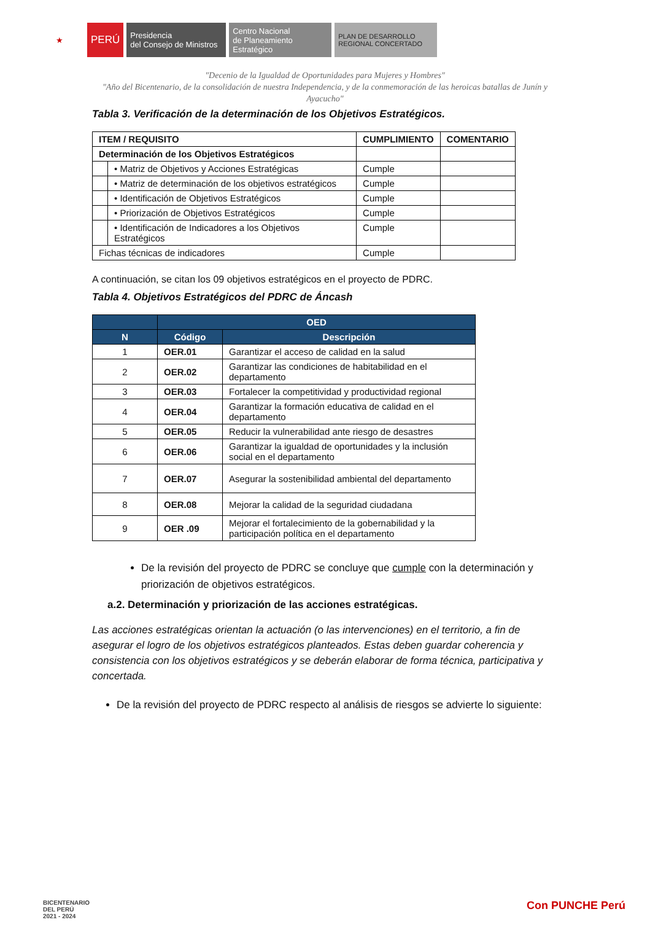★
PERÚ
Presidencia
del Consejo de Ministros
Centro Nacional
de Planeamiento Estratégico
PLAN DE DESARROLLO
REGIONAL CONCERTADO
"Decenio de la Igualdad de Oportunidades para Mujeres y Hombres"
"Año del Bicentenario, de la consolidación de nuestra Independencia, y de la conmemoración de las heroicas batallas de Junín y Ayacucho"
Tabla 3. Verificación de la determinación de los Objetivos Estratégicos.
| ITEM / REQUISITO | | CUMPLIMIENTO | COMENTARIO |
| --- | --- | --- | --- |
| Determinación de los Objetivos Estratégicos | | | |
| | • Matriz de Objetivos y Acciones Estratégicas | Cumple | |
| | • Matriz de determinación de los objetivos estratégicos | Cumple | |
| | • Identificación de Objetivos Estratégicos | Cumple | |
| | • Priorización de Objetivos Estratégicos | Cumple | |
| | • Identificación de Indicadores a los Objetivos Estratégicos | Cumple | |
| Fichas técnicas de indicadores | | Cumple | |
A continuación, se citan los 09 objetivos estratégicos en el proyecto de PDRC.
Tabla 4. Objetivos Estratégicos del PDRC de Áncash
| | OED | |
| --- | --- | --- |
| N | Código | Descripción |
| 1 | OER.01 | Garantizar el acceso de calidad en la salud |
| 2 | OER.02 | Garantizar las condiciones de habitabilidad en el departamento |
| 3 | OER.03 | Fortalecer la competitividad y productividad regional |
| 4 | OER.04 | Garantizar la formación educativa de calidad en el departamento |
| 5 | OER.05 | Reducir la vulnerabilidad ante riesgo de desastres |
| 6 | OER.06 | Garantizar la igualdad de oportunidades y la inclusión social en el departamento |
| 7 | OER.07 | Asegurar la sostenibilidad ambiental del departamento |
| 8 | OER.08 | Mejorar la calidad de la seguridad ciudadana |
| 9 | OER .09 | Mejorar el fortalecimiento de la gobernabilidad y la participación política en el departamento |
De la revisión del proyecto de PDRC se concluye que cumple con la determinación y priorización de objetivos estratégicos.
a.2. Determinación y priorización de las acciones estratégicas.
Las acciones estratégicas orientan la actuación (o las intervenciones) en el territorio, a fin de asegurar el logro de los objetivos estratégicos planteados. Estas deben guardar coherencia y consistencia con los objetivos estratégicos y se deberán elaborar de forma técnica, participativa y concertada.
De la revisión del proyecto de PDRC respecto al análisis de riesgos se advierte lo siguiente:
BICENTENARIO
DEL PERÚ
2021 - 2024
Con PUNCHE Perú